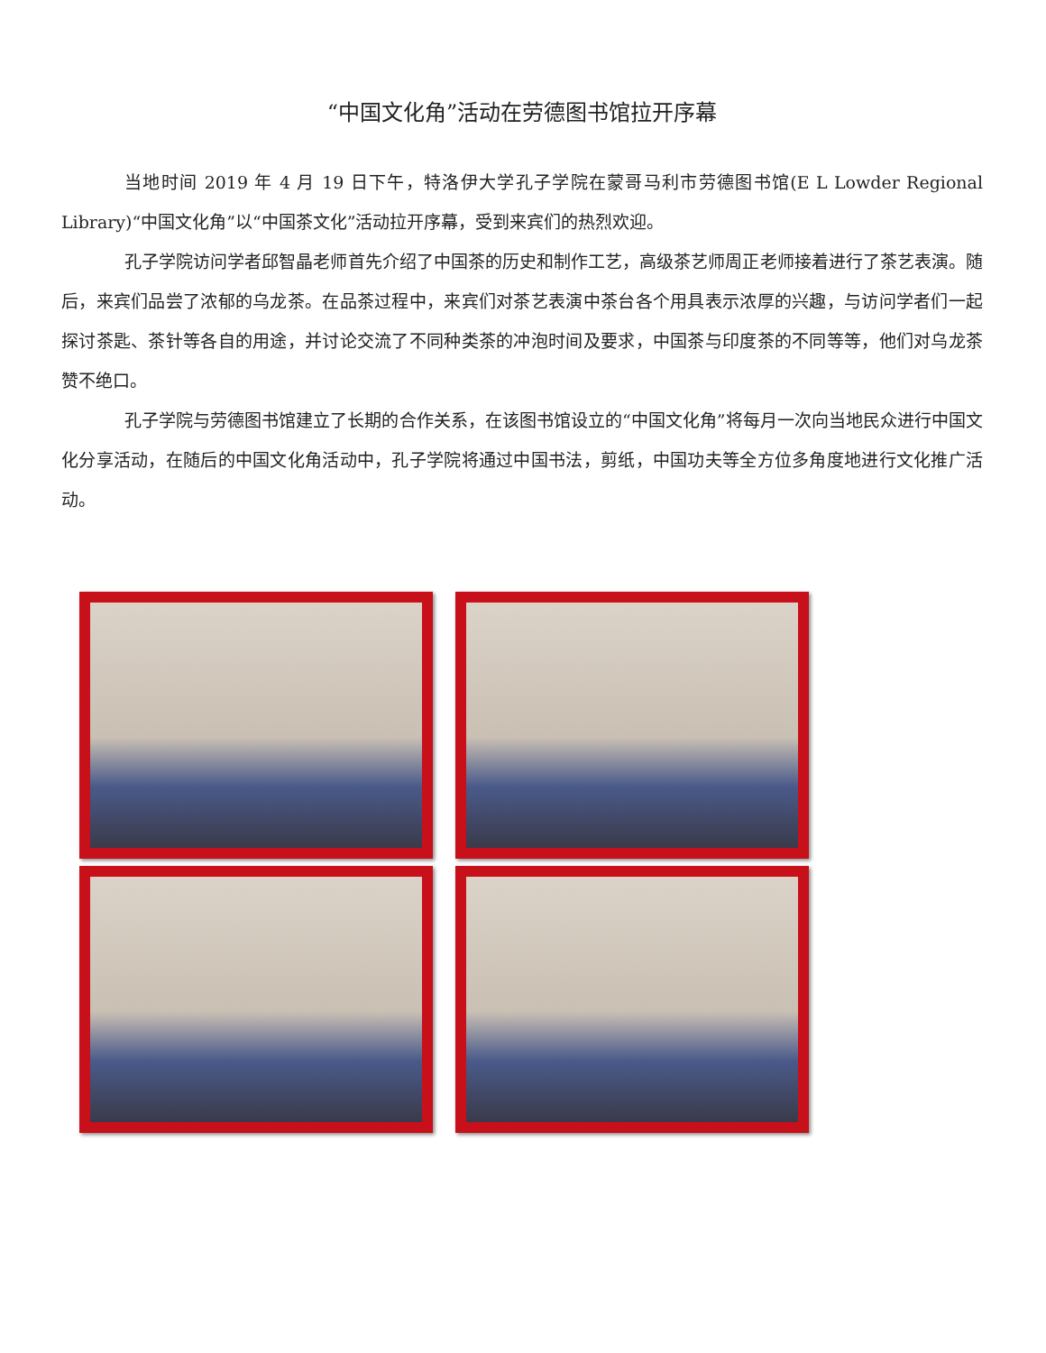“中国文化角”活动在劳德图书馆拉开序幕
当地时间 2019 年 4 月 19 日下午，特洛伊大学孔子学院在蒙哥马利市劳德图书馆(E L Lowder Regional Library)“中国文化角”以“中国茶文化”活动拉开序幕，受到来宾们的热烈欢迎。
孔子学院访问学者邱智晶老师首先介绍了中国茶的历史和制作工艺，高级茶艺师周正老师接着进行了茶艺表演。随后，来宾们品尝了浓郁的乌龙茶。在品茶过程中，来宾们对茶艺表演中茶台各个用具表示浓厚的兴趣，与访问学者们一起探讨茶匙、茶针等各自的用途，并讨论交流了不同种类茶的冲泡时间及要求，中国茶与印度茶的不同等等，他们对乌龙茶赞不绝口。
孔子学院与劳德图书馆建立了长期的合作关系，在该图书馆设立的“中国文化角”将每月一次向当地民众进行中国文化分享活动，在随后的中国文化角活动中，孔子学院将通过中国书法，剪纸，中国功夫等全方位多角度地进行文化推广活动。